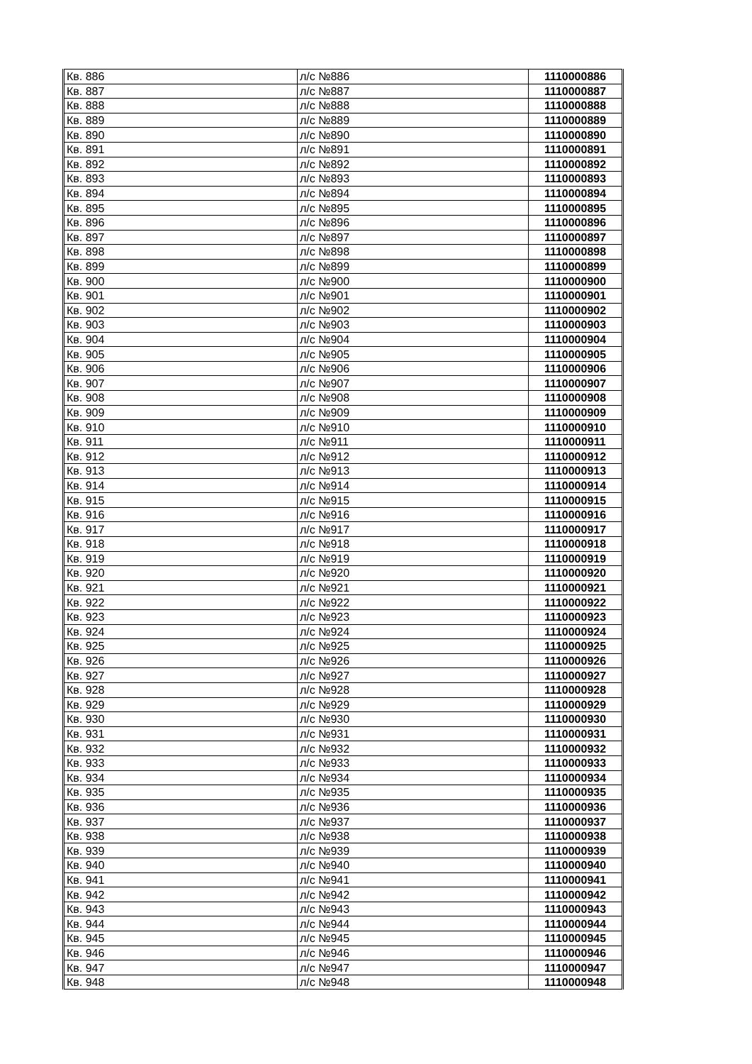| Кв. 886 | л/с №886 | 1110000886 |
| Кв. 887 | л/с №887 | 1110000887 |
| Кв. 888 | л/с №888 | 1110000888 |
| Кв. 889 | л/с №889 | 1110000889 |
| Кв. 890 | л/с №890 | 1110000890 |
| Кв. 891 | л/с №891 | 1110000891 |
| Кв. 892 | л/с №892 | 1110000892 |
| Кв. 893 | л/с №893 | 1110000893 |
| Кв. 894 | л/с №894 | 1110000894 |
| Кв. 895 | л/с №895 | 1110000895 |
| Кв. 896 | л/с №896 | 1110000896 |
| Кв. 897 | л/с №897 | 1110000897 |
| Кв. 898 | л/с №898 | 1110000898 |
| Кв. 899 | л/с №899 | 1110000899 |
| Кв. 900 | л/с №900 | 1110000900 |
| Кв. 901 | л/с №901 | 1110000901 |
| Кв. 902 | л/с №902 | 1110000902 |
| Кв. 903 | л/с №903 | 1110000903 |
| Кв. 904 | л/с №904 | 1110000904 |
| Кв. 905 | л/с №905 | 1110000905 |
| Кв. 906 | л/с №906 | 1110000906 |
| Кв. 907 | л/с №907 | 1110000907 |
| Кв. 908 | л/с №908 | 1110000908 |
| Кв. 909 | л/с №909 | 1110000909 |
| Кв. 910 | л/с №910 | 1110000910 |
| Кв. 911 | л/с №911 | 1110000911 |
| Кв. 912 | л/с №912 | 1110000912 |
| Кв. 913 | л/с №913 | 1110000913 |
| Кв. 914 | л/с №914 | 1110000914 |
| Кв. 915 | л/с №915 | 1110000915 |
| Кв. 916 | л/с №916 | 1110000916 |
| Кв. 917 | л/с №917 | 1110000917 |
| Кв. 918 | л/с №918 | 1110000918 |
| Кв. 919 | л/с №919 | 1110000919 |
| Кв. 920 | л/с №920 | 1110000920 |
| Кв. 921 | л/с №921 | 1110000921 |
| Кв. 922 | л/с №922 | 1110000922 |
| Кв. 923 | л/с №923 | 1110000923 |
| Кв. 924 | л/с №924 | 1110000924 |
| Кв. 925 | л/с №925 | 1110000925 |
| Кв. 926 | л/с №926 | 1110000926 |
| Кв. 927 | л/с №927 | 1110000927 |
| Кв. 928 | л/с №928 | 1110000928 |
| Кв. 929 | л/с №929 | 1110000929 |
| Кв. 930 | л/с №930 | 1110000930 |
| Кв. 931 | л/с №931 | 1110000931 |
| Кв. 932 | л/с №932 | 1110000932 |
| Кв. 933 | л/с №933 | 1110000933 |
| Кв. 934 | л/с №934 | 1110000934 |
| Кв. 935 | л/с №935 | 1110000935 |
| Кв. 936 | л/с №936 | 1110000936 |
| Кв. 937 | л/с №937 | 1110000937 |
| Кв. 938 | л/с №938 | 1110000938 |
| Кв. 939 | л/с №939 | 1110000939 |
| Кв. 940 | л/с №940 | 1110000940 |
| Кв. 941 | л/с №941 | 1110000941 |
| Кв. 942 | л/с №942 | 1110000942 |
| Кв. 943 | л/с №943 | 1110000943 |
| Кв. 944 | л/с №944 | 1110000944 |
| Кв. 945 | л/с №945 | 1110000945 |
| Кв. 946 | л/с №946 | 1110000946 |
| Кв. 947 | л/с №947 | 1110000947 |
| Кв. 948 | л/с №948 | 1110000948 |